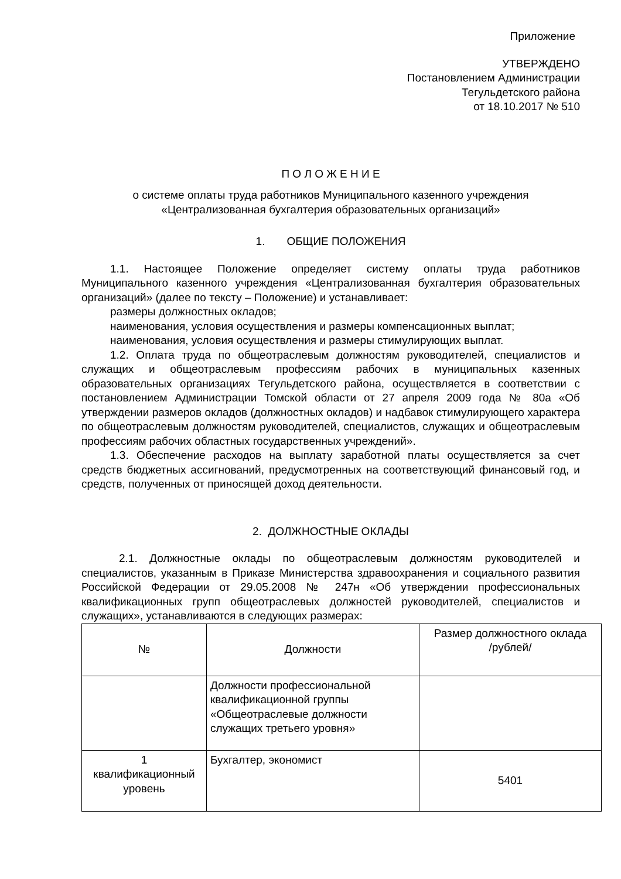Приложение
УТВЕРЖДЕНО
Постановлением Администрации
Тегульдетского района
от 18.10.2017 № 510
П О Л О Ж Е Н И Е
о системе оплаты труда работников Муниципального казенного учреждения
«Централизованная бухгалтерия образовательных организаций»
1. ОБЩИЕ ПОЛОЖЕНИЯ
1.1. Настоящее Положение определяет систему оплаты труда работников Муниципального казенного учреждения «Централизованная бухгалтерия образовательных организаций» (далее по тексту – Положение) и устанавливает:
размеры должностных окладов;
наименования, условия осуществления и размеры компенсационных выплат;
наименования, условия осуществления и размеры стимулирующих выплат.
1.2. Оплата труда по общеотраслевым должностям руководителей, специалистов и служащих и общеотраслевым профессиям рабочих в муниципальных казенных образовательных организациях Тегульдетского района, осуществляется в соответствии с постановлением Администрации Томской области от 27 апреля 2009 года № 80а «Об утверждении размеров окладов (должностных окладов) и надбавок стимулирующего характера по общеотраслевым должностям руководителей, специалистов, служащих и общеотраслевым профессиям рабочих областных государственных учреждений».
1.3. Обеспечение расходов на выплату заработной платы осуществляется за счет средств бюджетных ассигнований, предусмотренных на соответствующий финансовый год, и средств, полученных от приносящей доход деятельности.
2. ДОЛЖНОСТНЫЕ ОКЛАДЫ
2.1. Должностные оклады по общеотраслевым должностям руководителей и специалистов, указанным в Приказе Министерства здравоохранения и социального развития Российской Федерации от 29.05.2008 № 247н «Об утверждении профессиональных квалификационных групп общеотраслевых должностей руководителей, специалистов и служащих», устанавливаются в следующих размерах:
| № | Должности | Размер должностного оклада /рублей/ |
| | Должности профессиональной квалификационной группы «Общеотраслевые должности служащих третьего уровня» | |
| 1 квалификационный уровень | Бухгалтер, экономист | 5401 |